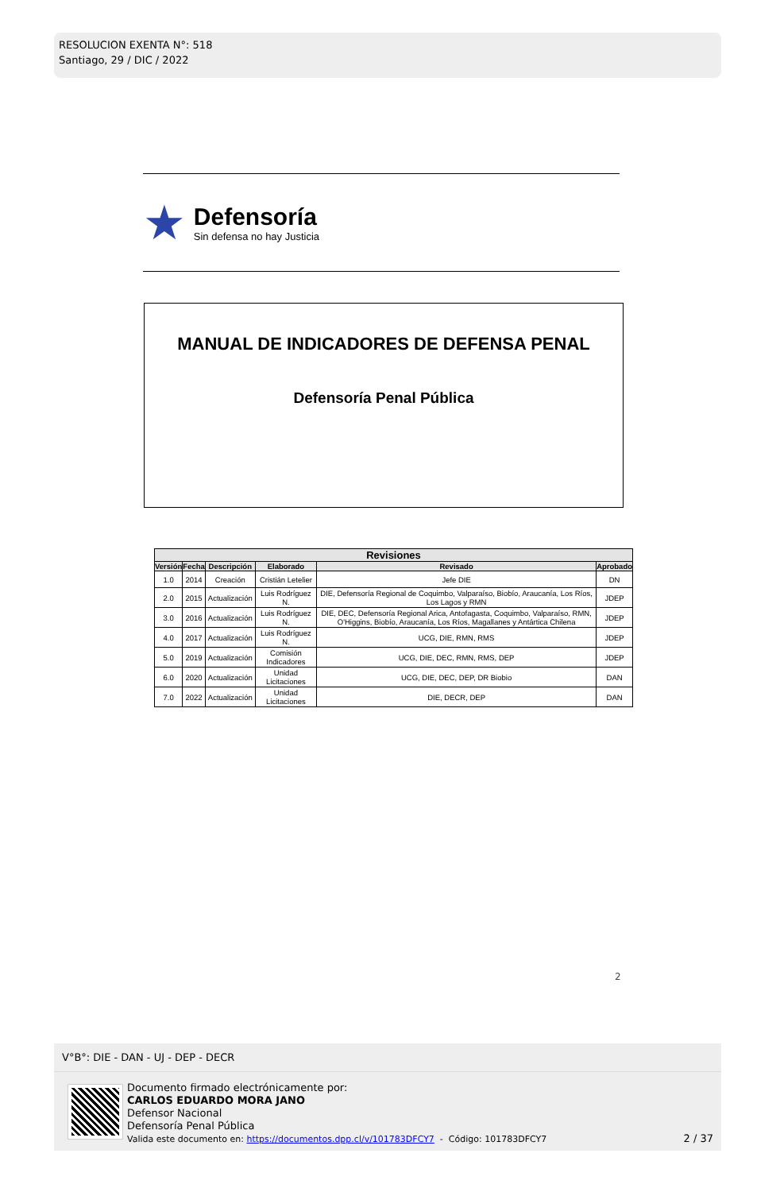RESOLUCION EXENTA N°: 518
Santiago, 29 / DIC / 2022
★
Defensoría
Sin defensa no hay Justicia
MANUAL DE INDICADORES DE DEFENSA PENAL
Defensoría Penal Pública
| Revisiones | | | | | |
| --- | --- | --- | --- | --- | --- |
| Versión | Fecha | Descripción | Elaborado | Revisado | Aprobado |
| 1.0 | 2014 | Creación | Cristián Letelier | Jefe DIE | DN |
| 2.0 | 2015 | Actualización | Luis Rodríguez N. | DIE, Defensoría Regional de Coquimbo, Valparaíso, Biobío, Araucanía, Los Ríos, Los Lagos y RMN | JDEP |
| 3.0 | 2016 | Actualización | Luis Rodríguez N. | DIE, DEC, Defensoría Regional Arica, Antofagasta, Coquimbo, Valparaíso, RMN, O'Higgins, Biobío, Araucanía, Los Ríos, Magallanes y Antártica Chilena | JDEP |
| 4.0 | 2017 | Actualización | Luis Rodríguez N. | UCG, DIE, RMN, RMS | JDEP |
| 5.0 | 2019 | Actualización | Comisión Indicadores | UCG, DIE, DEC, RMN, RMS, DEP | JDEP |
| 6.0 | 2020 | Actualización | Unidad Licitaciones | UCG, DIE, DEC, DEP, DR Biobio | DAN |
| 7.0 | 2022 | Actualización | Unidad Licitaciones | DIE, DECR, DEP | DAN |
2
V°B°: DIE - DAN - UJ - DEP - DECR
Documento firmado electrónicamente por:
CARLOS EDUARDO MORA JANO
Defensor Nacional
Defensoría Penal Pública
Valida este documento en: https://documentos.dpp.cl/v/101783DFCY7 - Código: 101783DFCY7
2 / 37